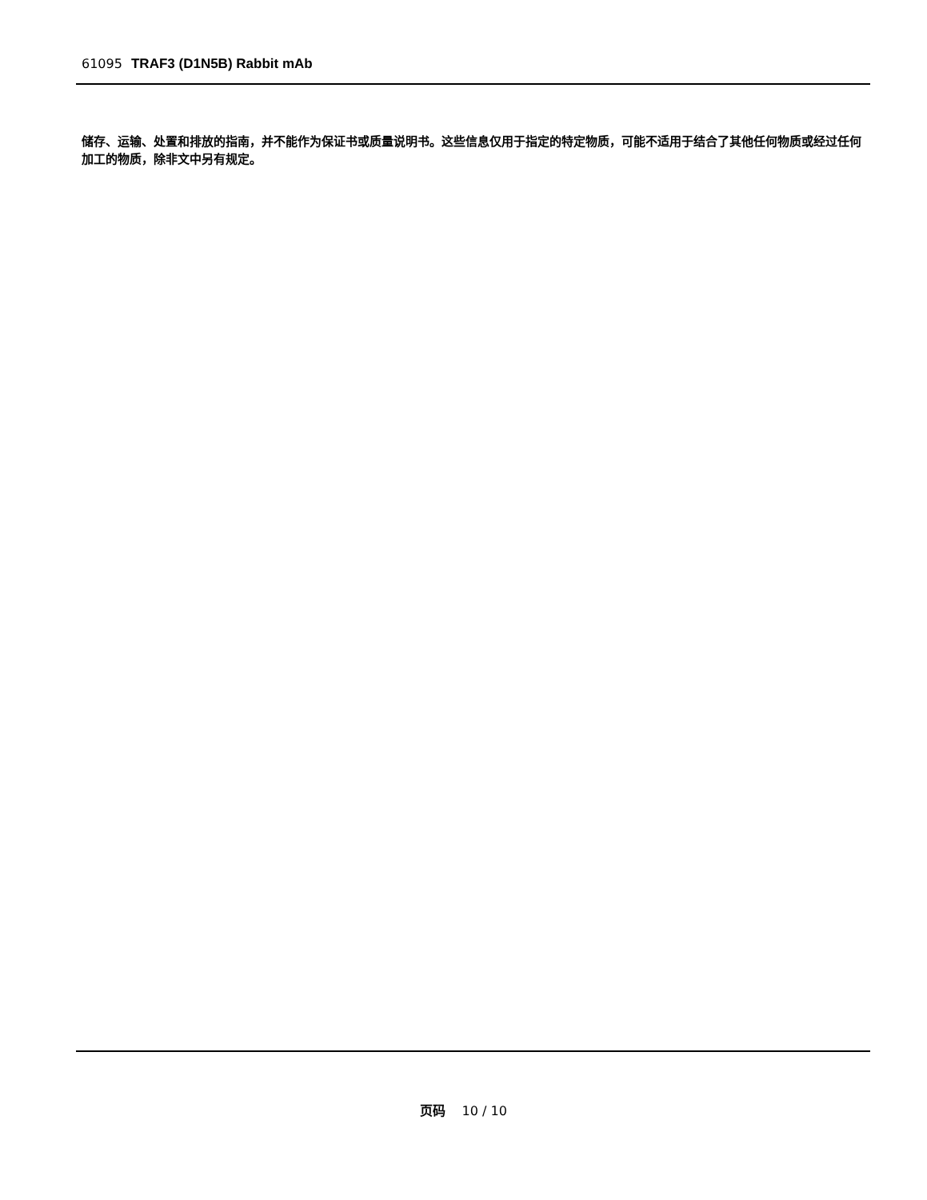61095 TRAF3 (D1N5B) Rabbit mAb
储存、运输、处置和排放的指南，并不能作为保证书或质量说明书。这些信息仅用于指定的特定物质，可能不适用于结合了其他任何物质或经过任何加工的物质，除非文中另有规定。
页码 10 / 10